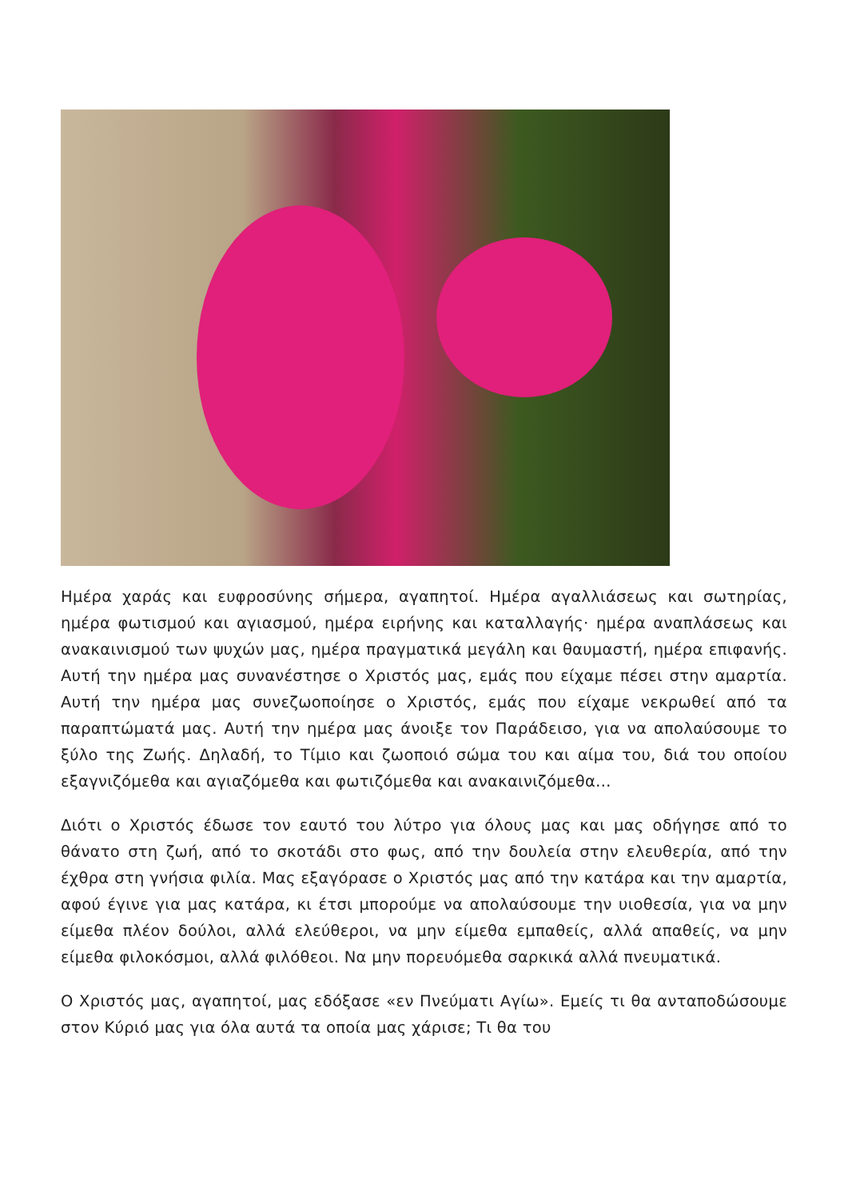Ημέρα χαράς και ευφροσύνης σήμερα, αγαπητοί. Ημέρα αγαλλιάσεως και σωτηρίας, ημέρα φωτισμού και αγιασμού, ημέρα ειρήνης και καταλλαγής· ημέρα αναπλάσεως και ανακαινισμού των ψυχών μας, ημέρα πραγματικά μεγάλη και θαυμαστή, ημέρα επιφανής. Αυτή την ημέρα μας συνανέστησε ο Χριστός μας, εμάς που είχαμε πέσει στην αμαρτία. Αυτή την ημέρα μας συνεζωοποίησε ο Χριστός, εμάς που είχαμε νεκρωθεί από τα παραπτώματά μας. Αυτή την ημέρα μας άνοιξε τον Παράδεισο, για να απολαύσουμε το ξύλο της Ζωής. Δηλαδή, το Τίμιο και ζωοποιό σώμα του και αίμα του, διά του οποίου εξαγνιζόμεθα και αγιαζόμεθα και φωτιζόμεθα και ανακαινιζόμεθα…
Διότι ο Χριστός έδωσε τον εαυτό του λύτρο για όλους μας και μας οδήγησε από το θάνατο στη ζωή, από το σκοτάδι στο φως, από την δουλεία στην ελευθερία, από την έχθρα στη γνήσια φιλία. Μας εξαγόρασε ο Χριστός μας από την κατάρα και την αμαρτία, αφού έγινε για μας κατάρα, κι έτσι μπορούμε να απολαύσουμε την υιοθεσία, για να μην είμεθα πλέον δούλοι, αλλά ελεύθεροι, να μην είμεθα εμπαθείς, αλλά απαθείς, να μην είμεθα φιλοκόσμοι, αλλά φιλόθεοι. Να μην πορευόμεθα σαρκικά αλλά πνευματικά.
Ο Χριστός μας, αγαπητοί, μας εδόξασε «εν Πνεύματι Αγίω». Εμείς τι θα ανταποδώσουμε στον Κύριό μας για όλα αυτά τα οποία μας χάρισε; Τι θα του